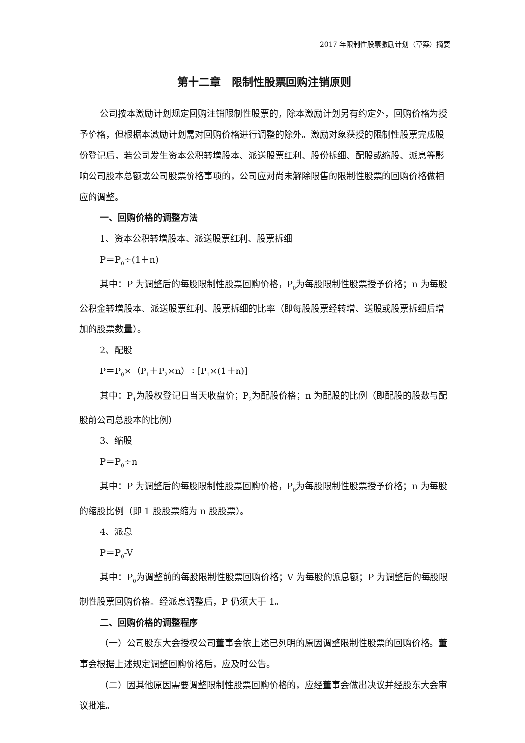2017 年限制性股票激励计划（草案）摘要
第十二章　限制性股票回购注销原则
公司按本激励计划规定回购注销限制性股票的，除本激励计划另有约定外，回购价格为授予价格，但根据本激励计划需对回购价格进行调整的除外。激励对象获授的限制性股票完成股份登记后，若公司发生资本公积转增股本、派送股票红利、股份拆细、配股或缩股、派息等影响公司股本总额或公司股票价格事项的，公司应对尚未解除限售的限制性股票的回购价格做相应的调整。
一、回购价格的调整方法
1、资本公积转增股本、派送股票红利、股票拆细
P＝P<sub>0</sub>÷(1＋n)
其中：P 为调整后的每股限制性股票回购价格，P<sub>0</sub>为每股限制性股票授予价格；n 为每股公积金转增股本、派送股票红利、股票拆细的比率（即每股股票经转增、送股或股票拆细后增加的股票数量）。
2、配股
P＝P<sub>0</sub>×（P<sub>1</sub>＋P<sub>2</sub>×n）÷[P<sub>1</sub>×(1＋n)]
其中：P<sub>1</sub>为股权登记日当天收盘价；P<sub>2</sub>为配股价格；n 为配股的比例（即配股的股数与配股前公司总股本的比例）
3、缩股
P＝P<sub>0</sub>÷n
其中：P 为调整后的每股限制性股票回购价格，P<sub>0</sub>为每股限制性股票授予价格；n 为每股的缩股比例（即 1 股股票缩为 n 股股票）。
4、派息
P＝P<sub>0</sub>-V
其中：P<sub>0</sub>为调整前的每股限制性股票回购价格；V 为每股的派息额；P 为调整后的每股限制性股票回购价格。经派息调整后，P 仍须大于 1。
二、回购价格的调整程序
（一）公司股东大会授权公司董事会依上述已列明的原因调整限制性股票的回购价格。董事会根据上述规定调整回购价格后，应及时公告。
（二）因其他原因需要调整限制性股票回购价格的，应经董事会做出决议并经股东大会审议批准。